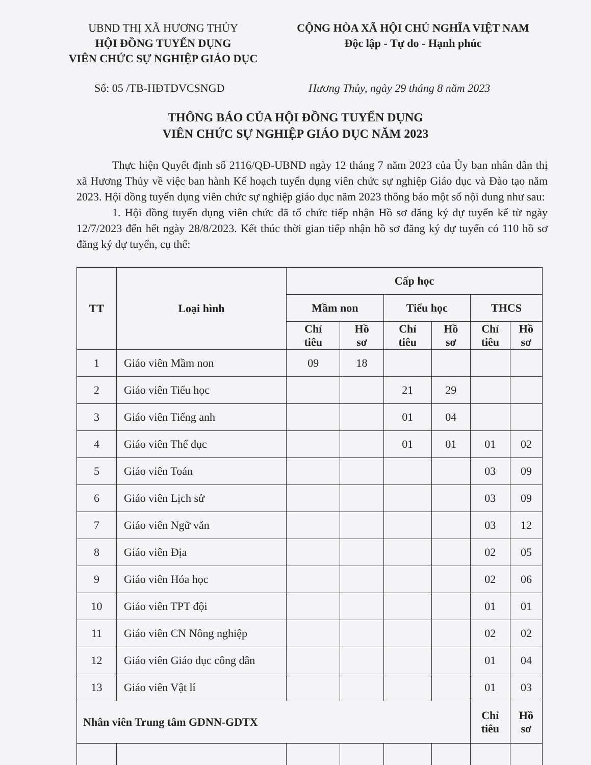UBND THỊ XÃ HƯƠNG THỦY
HỘI ĐỒNG TUYỂN DỤNG
VIÊN CHỨC SỰ NGHIỆP GIÁO DỤC
CỘNG HÒA XÃ HỘI CHỦ NGHĨA VIỆT NAM
Độc lập - Tự do - Hạnh phúc
Số: 05 /TB-HĐTDVCSNGD Hương Thủy, ngày 29 tháng 8 năm 2023
THÔNG BÁO CỦA HỘI ĐỒNG TUYỂN DỤNG
VIÊN CHỨC SỰ NGHIỆP GIÁO DỤC NĂM 2023
Thực hiện Quyết định số 2116/QĐ-UBND ngày 12 tháng 7 năm 2023 của Ủy ban nhân dân thị xã Hương Thủy về việc ban hành Kế hoạch tuyển dụng viên chức sự nghiệp Giáo dục và Đào tạo năm 2023. Hội đồng tuyển dụng viên chức sự nghiệp giáo dục năm 2023 thông báo một số nội dung như sau:
1. Hội đồng tuyển dụng viên chức đã tổ chức tiếp nhận Hồ sơ đăng ký dự tuyển kể từ ngày 12/7/2023 đến hết ngày 28/8/2023. Kết thúc thời gian tiếp nhận hồ sơ đăng ký dự tuyển có 110 hồ sơ đăng ký dự tuyển, cụ thể:
| TT | Loại hình | Cấp học | | | | | |
| --- | --- | --- | --- | --- | --- | --- | --- |
| | | Mầm non | | Tiểu học | | THCS | |
| | | Chỉ tiêu | Hồ sơ | Chỉ tiêu | Hồ sơ | Chỉ tiêu | Hồ sơ |
| 1 | Giáo viên Mầm non | 09 | 18 | | | | |
| 2 | Giáo viên Tiểu học | | | 21 | 29 | | |
| 3 | Giáo viên Tiếng anh | | | 01 | 04 | | |
| 4 | Giáo viên Thể dục | | | 01 | 01 | 01 | 02 |
| 5 | Giáo viên Toán | | | | | 03 | 09 |
| 6 | Giáo viên Lịch sử | | | | | 03 | 09 |
| 7 | Giáo viên Ngữ văn | | | | | 03 | 12 |
| 8 | Giáo viên Địa | | | | | 02 | 05 |
| 9 | Giáo viên Hóa học | | | | | 02 | 06 |
| 10 | Giáo viên TPT đội | | | | | 01 | 01 |
| 11 | Giáo viên CN Nông nghiệp | | | | | 02 | 02 |
| 12 | Giáo viên Giáo dục công dân | | | | | 01 | 04 |
| 13 | Giáo viên Vật lí | | | | | 01 | 03 |
| Nhân viên Trung tâm GDNN-GDTX | | | | | | Chỉ tiêu | Hồ sơ |